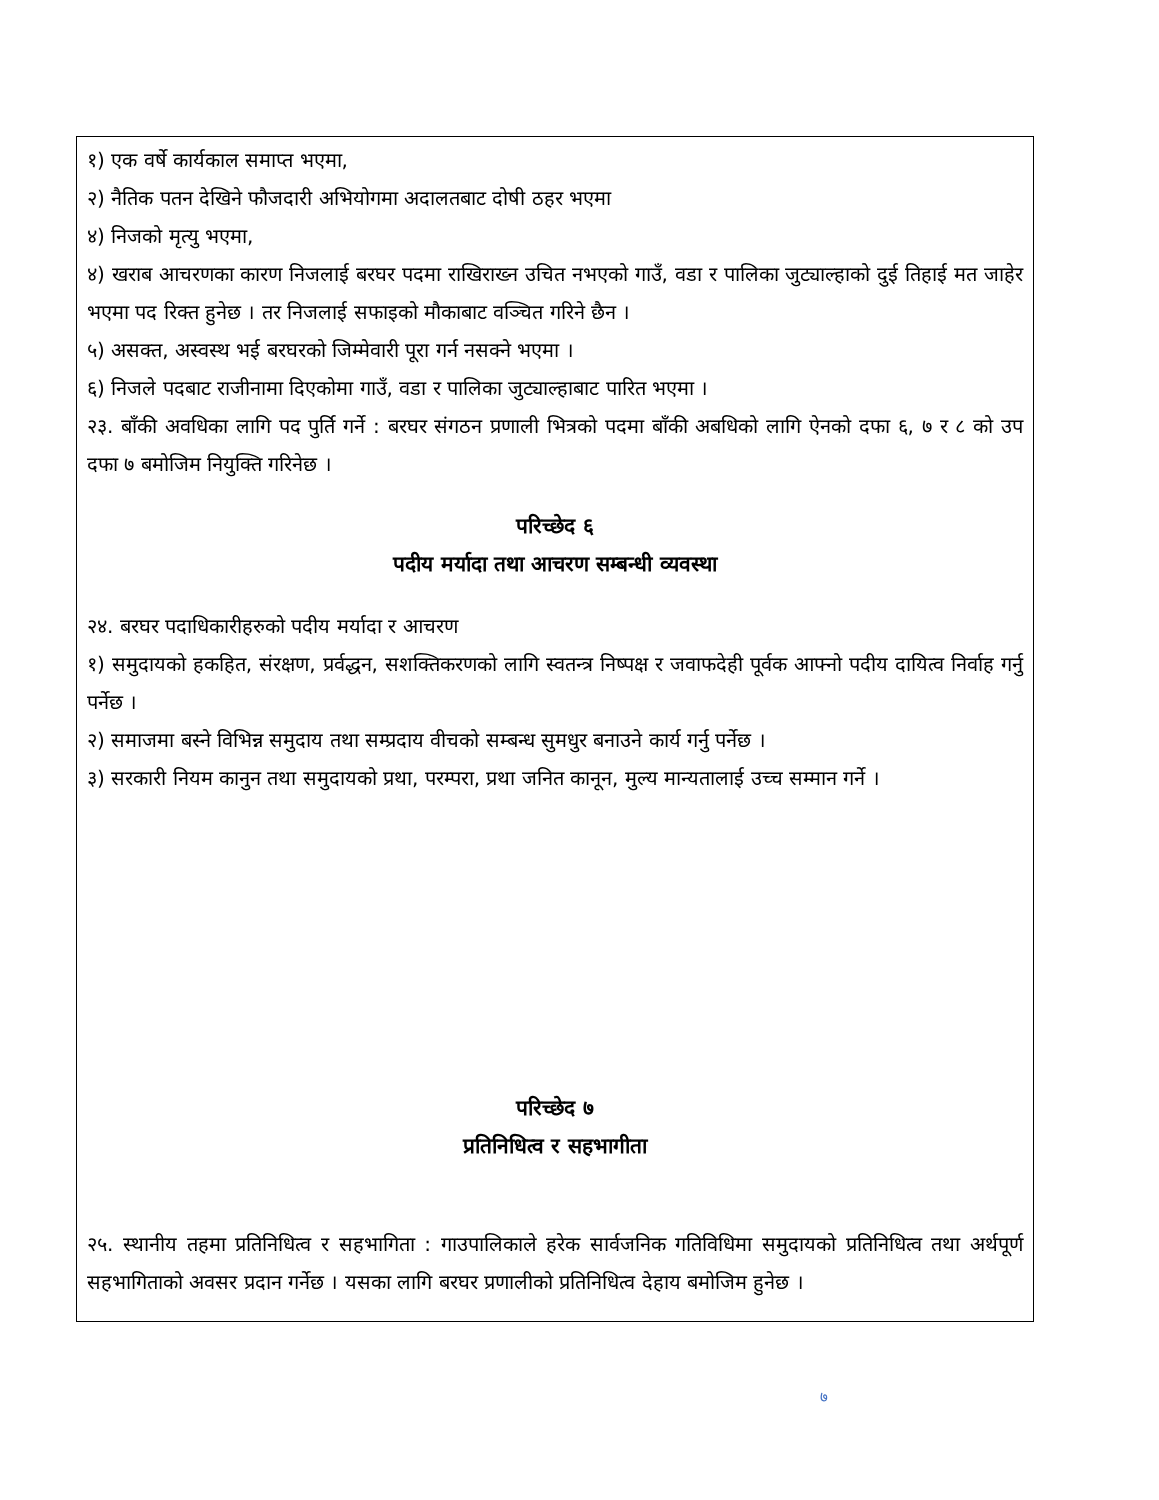१) एक वर्षे कार्यकाल समाप्त भएमा,
२) नैतिक पतन देखिने फौजदारी अभियोगमा अदालतबाट दोषी ठहर भएमा
४) निजको मृत्यु भएमा,
४) खराब आचरणका कारण निजलाई बरघर पदमा राखिराख्न उचित नभएको गाउँ, वडा र पालिका जुट्याल्हाको दुई तिहाई मत जाहेर भएमा पद रिक्त हुनेछ । तर निजलाई सफाइको मौकाबाट वञ्चित गरिने छैन ।
५) असक्त, अस्वस्थ भई बरघरको जिम्मेवारी पूरा गर्न नसक्ने भएमा ।
६) निजले पदबाट राजीनामा दिएकोमा गाउँ, वडा र पालिका जुट्याल्हाबाट पारित भएमा ।
२३. बाँकी अवधिका लागि पद पुर्ति गर्ने : बरघर संगठन प्रणाली भित्रको पदमा बाँकी अबधिको लागि ऐनको दफा ६, ७ र ८ को उप दफा ७ बमोजिम नियुक्ति गरिनेछ ।
परिच्छेद ६
पदीय मर्यादा तथा आचरण सम्बन्धी व्यवस्था
२४. बरघर पदाधिकारीहरुको पदीय मर्यादा र आचरण
१) समुदायको हकहित, संरक्षण, प्रर्वद्धन, सशक्तिकरणको लागि स्वतन्त्र निष्पक्ष र जवाफदेही पूर्वक आफ्नो पदीय दायित्व निर्वाह गर्नु पर्नेछ ।
२) समाजमा बस्ने विभिन्न समुदाय तथा सम्प्रदाय वीचको सम्बन्ध सुमधुर बनाउने कार्य गर्नु पर्नेछ ।
३) सरकारी नियम कानुन तथा समुदायको प्रथा, परम्परा, प्रथा जनित कानून, मुल्य मान्यतालाई उच्च सम्मान गर्ने ।
परिच्छेद ७
प्रतिनिधित्व र सहभागीता
२५. स्थानीय तहमा प्रतिनिधित्व र सहभागिता : गाउपालिकाले हरेक सार्वजनिक गतिविधिमा समुदायको प्रतिनिधित्व तथा अर्थपूर्ण सहभागिताको अवसर प्रदान गर्नेछ । यसका लागि बरघर प्रणालीको प्रतिनिधित्व देहाय बमोजिम हुनेछ ।
७